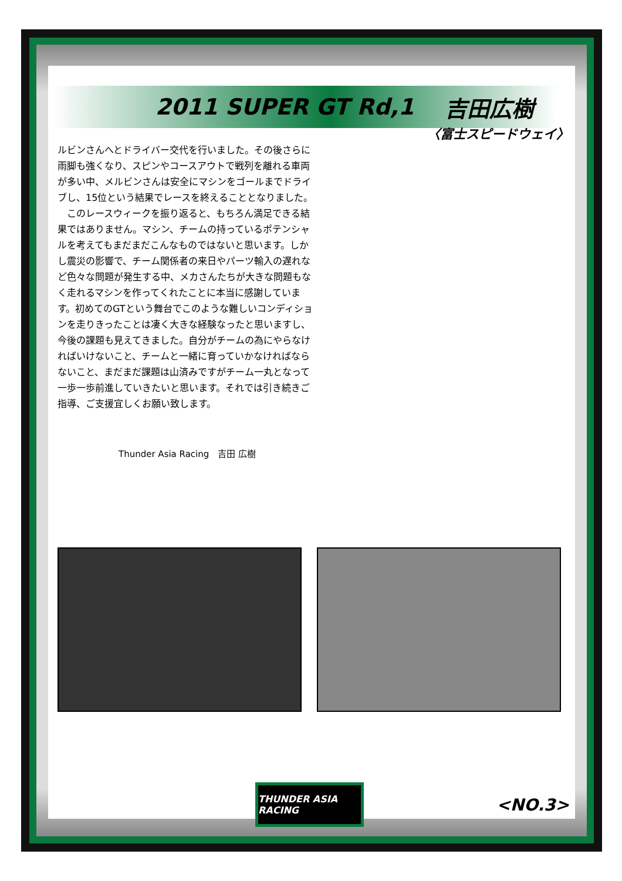2011 SUPER GT Rd,1 吉田広樹
〈富士スピードウェイ〉
ルビンさんへとドライバー交代を行いました。その後さらに雨脚も強くなり、スピンやコースアウトで戦列を離れる車両が多い中、メルビンさんは安全にマシンをゴールまでドライブし、15位という結果でレースを終えることとなりました。
　このレースウィークを振り返ると、もちろん満足できる結果ではありません。マシン、チームの持っているポテンシャルを考えてもまだまだこんなものではないと思います。しかし震災の影響で、チーム関係者の来日やパーツ輸入の遅れなど色々な問題が発生する中、メカさんたちが大きな問題もなく走れるマシンを作ってくれたことに本当に感謝しています。初めてのGTという舞台でこのような難しいコンディションを走りきったことは凄く大きな経験なったと思いますし、今後の課題も見えてきました。自分がチームの為にやらなければいけないこと、チームと一緒に育っていかなければならないこと、まだまだ課題は山済みですがチーム一丸となって一歩一歩前進していきたいと思います。それでは引き続きご指導、ご支援宜しくお願い致します。
Thunder Asia Racing　吉田 広樹
THUNDER ASIA RACING
<NO.3>